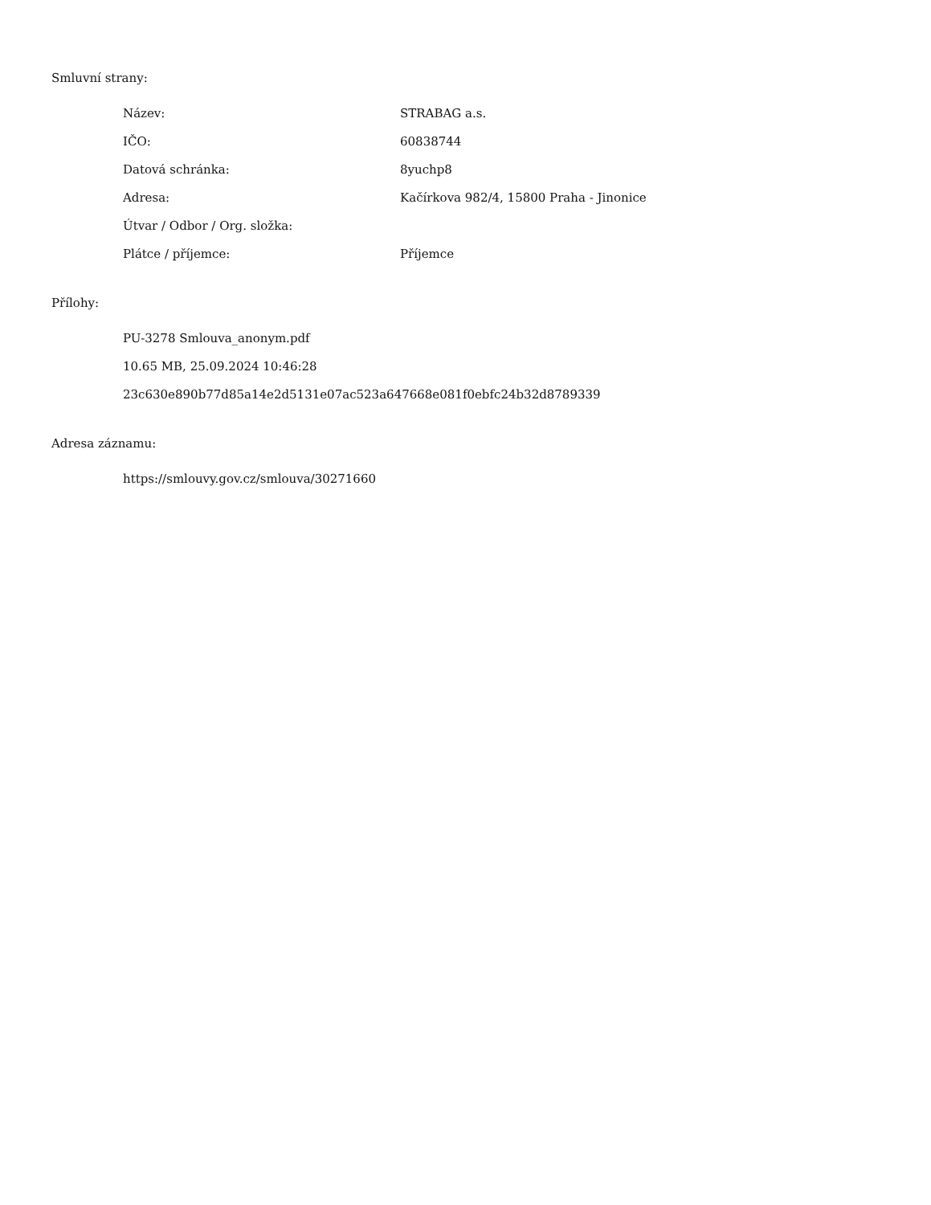Smluvní strany:
| Název: | STRABAG a.s. |
| IČO: | 60838744 |
| Datová schránka: | 8yuchp8 |
| Adresa: | Kačírkova 982/4, 15800 Praha - Jinonice |
| Útvar / Odbor / Org. složka: | |
| Plátce / příjemce: | Příjemce |
Přílohy:
PU-3278 Smlouva_anonym.pdf
10.65 MB, 25.09.2024 10:46:28
23c630e890b77d85a14e2d5131e07ac523a647668e081f0ebfc24b32d8789339
Adresa záznamu:
https://smlouvy.gov.cz/smlouva/30271660